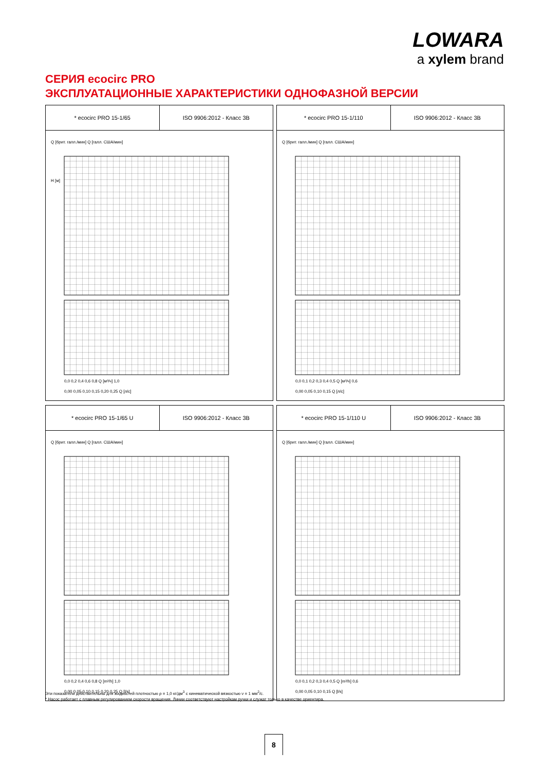LOWARA
a xylem brand
СЕРИЯ ecocirc PRO
ЭКСПЛУАТАЦИОННЫЕ ХАРАКТЕРИСТИКИ ОДНОФАЗНОЙ ВЕРСИИ
* ecocirc PRO 15-1/65 ISO 9906:2012 - Класс 3B
Q [брит. галл./мин] Q [галл. США/мин]
H [м]
0,0 0,2 0,4 0,6 0,8 Q [м³/ч] 1,0
0,00 0,05 0,10 0,15 0,20 0,25 Q [л/с]
* ecocirc PRO 15-1/110 ISO 9906:2012 - Класс 3B
Q [брит. галл./мин] Q [галл. США/мин]
0,0 0,1 0,2 0,3 0,4 0,5 Q [м³/ч] 0,6
0,00 0,05 0,10 0,15 Q [л/с]
* ecocirc PRO 15-1/65 U ISO 9906:2012 - Класс 3B
Q [брит. галл./мин] Q [галл. США/мин]
0,0 0,2 0,4 0,6 0,8 Q [m³/h] 1,0
0,00 0,05 0,10 0,15 0,20 0,25 Q [l/s]
* ecocirc PRO 15-1/110 U ISO 9906:2012 - Класс 3B
Q [брит. галл./мин] Q [галл. США/мин]
0,0 0,1 0,2 0,3 0,4 0,5 Q [m³/h] 0,6
0,00 0,05 0,10 0,15 Q [l/s]
Эти показатели действительны для жидкостей плотностью ρ = 1,0 кг/дм<sup>3</sup> с кинематической вязкостью ν = 1 мм<sup>2</sup>/с.
* Насос работает с плавным регулированием скорости вращения. Линии соответствуют настройкам ручки и служат только в качестве ориентира.
8